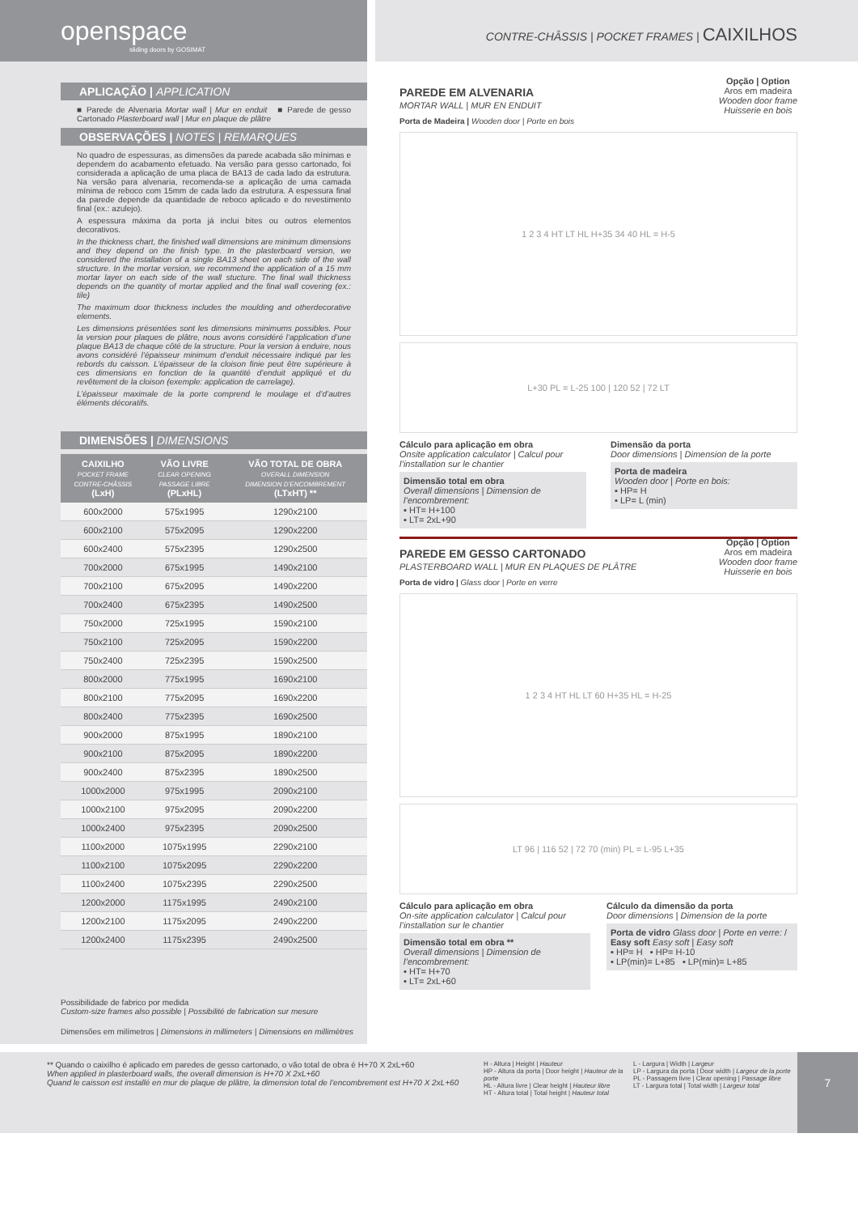openspace
sliding doors by GOSIMAT
CONTRE-CHÂSSIS | POCKET FRAMES | CAIXILHOS
APLICAÇÃO | APPLICATION
■ Parede de Alvenaria Mortar wall | Mur en enduit ■ Parede de gesso Cartonado Plasterboard wall | Mur en plaque de plâtre
OBSERVAÇÕES | NOTES | REMARQUES
No quadro de espessuras, as dimensões da parede acabada são mínimas e dependem do acabamento efetuado. Na versão para gesso cartonado, foi considerada a aplicação de uma placa de BA13 de cada lado da estrutura. Na versão para alvenaria, recomenda-se a aplicação de uma camada mínima de reboco com 15mm de cada lado da estrutura. A espessura final da parede depende da quantidade de reboco aplicado e do revestimento final (ex.: azulejo).
A espessura máxima da porta já inclui bites ou outros elementos decorativos.
In the thickness chart, the finished wall dimensions are minimum dimensions and they depend on the finish type. In the plasterboard version, we considered the installation of a single BA13 sheet on each side of the wall structure. In the mortar version, we recommend the application of a 15 mm mortar layer on each side of the wall stucture. The final wall thickness depends on the quantity of mortar applied and the final wall covering (ex.: tile)
The maximum door thickness includes the moulding and otherdecorative elements.
Les dimensions présentées sont les dimensions minimums possibles. Pour la version pour plaques de plâtre, nous avons considéré l’application d’une plaque BA13 de chaque côté de la structure. Pour la version à enduire, nous avons considéré l’épaisseur minimum d’enduit nécessaire indiqué par les rebords du caisson. L’épaisseur de la cloison finie peut être supérieure à ces dimensions en fonction de la quantité d’enduit appliqué et du revêtement de la cloison (exemple: application de carrelage).
L’épaisseur maximale de la porte comprend le moulage et d’d’autres éléments décoratifs.
DIMENSÕES | DIMENSIONS
| CAIXILHO POCKET FRAME CONTRE-CHÂSSIS (LxH) | VÃO LIVRE CLEAR OPENING PASSAGE LIBRE (PLxHL) | VÃO TOTAL DE OBRA OVERALL DIMENSION DIMENSION D’ENCOMBREMENT (LTxHT) ** |
| --- | --- | --- |
| 600x2000 | 575x1995 | 1290x2100 |
| 600x2100 | 575x2095 | 1290x2200 |
| 600x2400 | 575x2395 | 1290x2500 |
| 700x2000 | 675x1995 | 1490x2100 |
| 700x2100 | 675x2095 | 1490x2200 |
| 700x2400 | 675x2395 | 1490x2500 |
| 750x2000 | 725x1995 | 1590x2100 |
| 750x2100 | 725x2095 | 1590x2200 |
| 750x2400 | 725x2395 | 1590x2500 |
| 800x2000 | 775x1995 | 1690x2100 |
| 800x2100 | 775x2095 | 1690x2200 |
| 800x2400 | 775x2395 | 1690x2500 |
| 900x2000 | 875x1995 | 1890x2100 |
| 900x2100 | 875x2095 | 1890x2200 |
| 900x2400 | 875x2395 | 1890x2500 |
| 1000x2000 | 975x1995 | 2090x2100 |
| 1000x2100 | 975x2095 | 2090x2200 |
| 1000x2400 | 975x2395 | 2090x2500 |
| 1100x2000 | 1075x1995 | 2290x2100 |
| 1100x2100 | 1075x2095 | 2290x2200 |
| 1100x2400 | 1075x2395 | 2290x2500 |
| 1200x2000 | 1175x1995 | 2490x2100 |
| 1200x2100 | 1175x2095 | 2490x2200 |
| 1200x2400 | 1175x2395 | 2490x2500 |
Possibilidade de fabrico por medida
Custom-size frames also possible | Possibilité de fabrication sur mesure
Dimensões em milímetros | Dimensions in millimeters | Dimensions en millimètres
PAREDE EM ALVENARIA
MORTAR WALL | MUR EN ENDUIT
Opção | Option
Aros em madeira
Wooden door frame
Huisserie en bois
Porta de Madeira | Wooden door | Porte en bois
1 2 3 4 HT LT HL H+35 34 40 HL = H-5
L+30 PL = L-25 100 | 120 52 | 72 LT
Cálculo para aplicação em obra
Onsite application calculator | Calcul pour l’installation sur le chantier
Dimensão total em obra
Overall dimensions | Dimension de l’encombrement:
▪ HT= H+100
▪ LT= 2xL+90
Dimensão da porta
Door dimensions | Dimension de la porte
Porta de madeira
Wooden door | Porte en bois:
▪ HP= H
▪ LP= L (min)
PAREDE EM GESSO CARTONADO
PLASTERBOARD WALL | MUR EN PLAQUES DE PLÂTRE
Opção | Option
Aros em madeira
Wooden door frame
Huisserie en bois
Porta de vidro | Glass door | Porte en verre
1 2 3 4 HT HL LT 60 H+35 HL = H-25
LT 96 | 116 52 | 72 70 (min) PL = L-95 L+35
Cálculo para aplicação em obra
On-site application calculator | Calcul pour l’installation sur le chantier
Dimensão total em obra **
Overall dimensions | Dimension de l’encombrement:
▪ HT= H+70
▪ LT= 2xL+60
Cálculo da dimensão da porta
Door dimensions | Dimension de la porte
Porta de vidro Glass door | Porte en verre: / Easy soft Easy soft | Easy soft
▪ HP= H ▪ HP= H-10
▪ LP(min)= L+85 ▪ LP(min)= L+85
** Quando o caixilho é aplicado em paredes de gesso cartonado, o vão total de obra é H+70 X 2xL+60
When applied in plasterboard walls, the overall dimension is H+70 X 2xL+60
Quand le caisson est installé en mur de plaque de plâtre, la dimension total de l’encombrement est H+70 X 2xL+60
H - Altura | Height | Hauteur
HP - Altura da porta | Door height | Hauteur de la porte
HL - Altura livre | Clear height | Hauteur libre
HT - Altura total | Total height | Hauteur total
L - Largura | Width | Largeur
LP - Largura da porta | Door width | Largeur de la porte
PL - Passagem livre | Clear opening | Passage libre
LT - Largura total | Total width | Largeur total
7